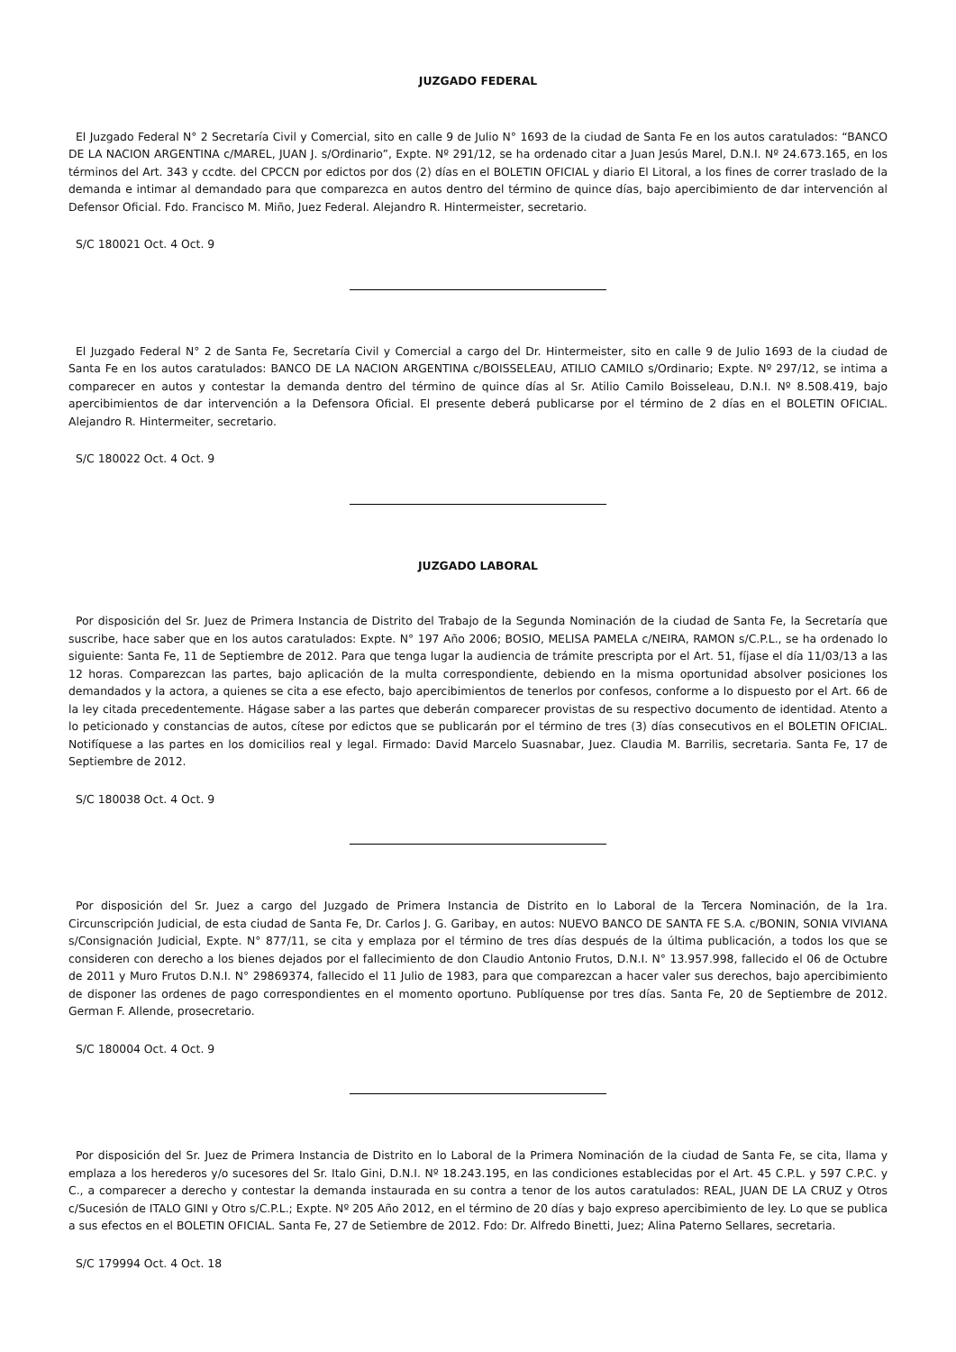JUZGADO FEDERAL
El Juzgado Federal N° 2 Secretaría Civil y Comercial, sito en calle 9 de Julio N° 1693 de la ciudad de Santa Fe en los autos caratulados: “BANCO DE LA NACION ARGENTINA c/MAREL, JUAN J. s/Ordinario”, Expte. Nº 291/12, se ha ordenado citar a Juan Jesús Marel, D.N.I. Nº 24.673.165, en los términos del Art. 343 y ccdte. del CPCCN por edictos por dos (2) días en el BOLETIN OFICIAL y diario El Litoral, a los fines de correr traslado de la demanda e intimar al demandado para que comparezca en autos dentro del término de quince días, bajo apercibimiento de dar intervención al Defensor Oficial. Fdo. Francisco M. Miño, Juez Federal. Alejandro R. Hintermeister, secretario.
S/C 180021 Oct. 4 Oct. 9
El Juzgado Federal N° 2 de Santa Fe, Secretaría Civil y Comercial a cargo del Dr. Hintermeister, sito en calle 9 de Julio 1693 de la ciudad de Santa Fe en los autos caratulados: BANCO DE LA NACION ARGENTINA c/BOISSELEAU, ATILIO CAMILO s/Ordinario; Expte. Nº 297/12, se intima a comparecer en autos y contestar la demanda dentro del término de quince días al Sr. Atilio Camilo Boisseleau, D.N.I. Nº 8.508.419, bajo apercibimientos de dar intervención a la Defensora Oficial. El presente deberá publicarse por el término de 2 días en el BOLETIN OFICIAL. Alejandro R. Hintermeiter, secretario.
S/C 180022 Oct. 4 Oct. 9
JUZGADO LABORAL
Por disposición del Sr. Juez de Primera Instancia de Distrito del Trabajo de la Segunda Nominación de la ciudad de Santa Fe, la Secretaría que suscribe, hace saber que en los autos caratulados: Expte. N° 197 Año 2006; BOSIO, MELISA PAMELA c/NEIRA, RAMON s/C.P.L., se ha ordenado lo siguiente: Santa Fe, 11 de Septiembre de 2012. Para que tenga lugar la audiencia de trámite prescripta por el Art. 51, fíjase el día 11/03/13 a las 12 horas. Comparezcan las partes, bajo aplicación de la multa correspondiente, debiendo en la misma oportunidad absolver posiciones los demandados y la actora, a quienes se cita a ese efecto, bajo apercibimientos de tenerlos por confesos, conforme a lo dispuesto por el Art. 66 de la ley citada precedentemente. Hágase saber a las partes que deberán comparecer provistas de su respectivo documento de identidad. Atento a lo peticionado y constancias de autos, cítese por edictos que se publicarán por el término de tres (3) días consecutivos en el BOLETIN OFICIAL. Notifíquese a las partes en los domicilios real y legal. Firmado: David Marcelo Suasnabar, Juez. Claudia M. Barrilis, secretaria. Santa Fe, 17 de Septiembre de 2012.
S/C 180038 Oct. 4 Oct. 9
Por disposición del Sr. Juez a cargo del Juzgado de Primera Instancia de Distrito en lo Laboral de la Tercera Nominación, de la 1ra. Circunscripción Judicial, de esta ciudad de Santa Fe, Dr. Carlos J. G. Garibay, en autos: NUEVO BANCO DE SANTA FE S.A. c/BONIN, SONIA VIVIANA s/Consignación Judicial, Expte. N° 877/11, se cita y emplaza por el término de tres días después de la última publicación, a todos los que se consideren con derecho a los bienes dejados por el fallecimiento de don Claudio Antonio Frutos, D.N.I. N° 13.957.998, fallecido el 06 de Octubre de 2011 y Muro Frutos D.N.I. N° 29869374, fallecido el 11 Julio de 1983, para que comparezcan a hacer valer sus derechos, bajo apercibimiento de disponer las ordenes de pago correspondientes en el momento oportuno. Publíquense por tres días. Santa Fe, 20 de Septiembre de 2012. German F. Allende, prosecretario.
S/C 180004 Oct. 4 Oct. 9
Por disposición del Sr. Juez de Primera Instancia de Distrito en lo Laboral de la Primera Nominación de la ciudad de Santa Fe, se cita, llama y emplaza a los herederos y/o sucesores del Sr. Italo Gini, D.N.I. Nº 18.243.195, en las condiciones establecidas por el Art. 45 C.P.L. y 597 C.P.C. y C., a comparecer a derecho y contestar la demanda instaurada en su contra a tenor de los autos caratulados: REAL, JUAN DE LA CRUZ y Otros c/Sucesión de ITALO GINI y Otro s/C.P.L.; Expte. Nº 205 Año 2012, en el término de 20 días y bajo expreso apercibimiento de ley. Lo que se publica a sus efectos en el BOLETIN OFICIAL. Santa Fe, 27 de Setiembre de 2012. Fdo: Dr. Alfredo Binetti, Juez; Alina Paterno Sellares, secretaria.
S/C 179994 Oct. 4 Oct. 18